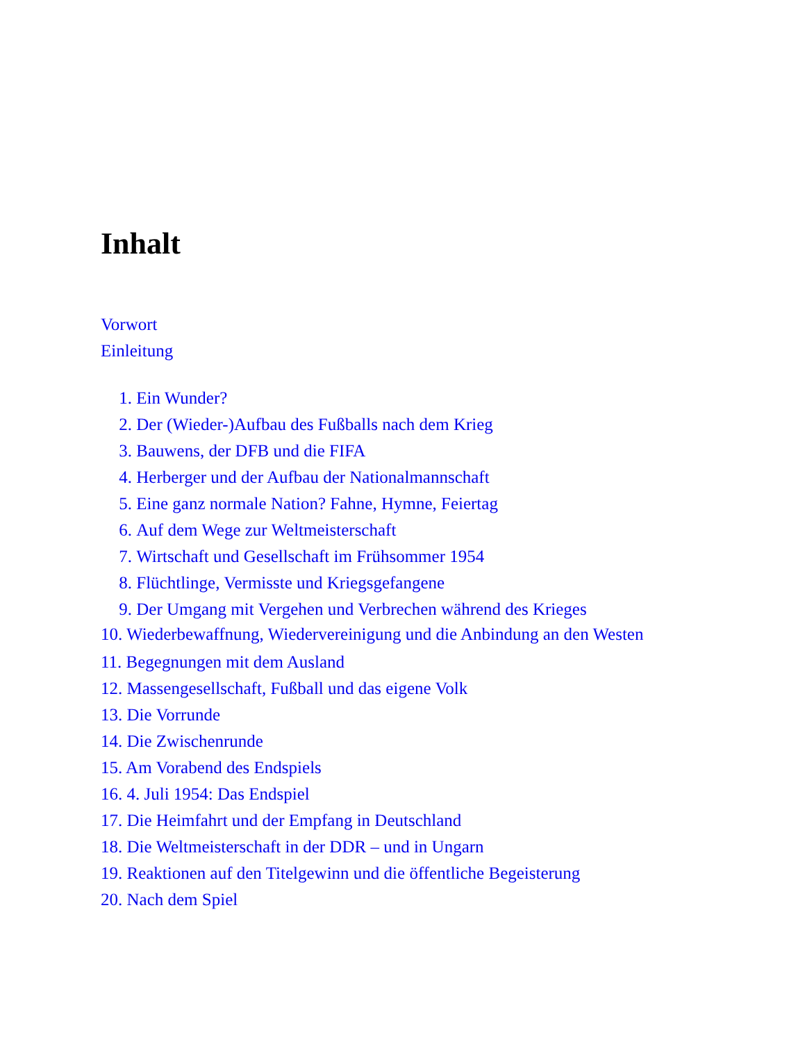Inhalt
Vorwort
Einleitung
1. Ein Wunder?
2. Der (Wieder-)Aufbau des Fußballs nach dem Krieg
3. Bauwens, der DFB und die FIFA
4. Herberger und der Aufbau der Nationalmannschaft
5. Eine ganz normale Nation? Fahne, Hymne, Feiertag
6. Auf dem Wege zur Weltmeisterschaft
7. Wirtschaft und Gesellschaft im Frühsommer 1954
8. Flüchtlinge, Vermisste und Kriegsgefangene
9. Der Umgang mit Vergehen und Verbrechen während des Krieges
10. Wiederbewaffnung, Wiedervereinigung und die Anbindung an den Westen
11. Begegnungen mit dem Ausland
12. Massengesellschaft, Fußball und das eigene Volk
13. Die Vorrunde
14. Die Zwischenrunde
15. Am Vorabend des Endspiels
16. 4. Juli 1954: Das Endspiel
17. Die Heimfahrt und der Empfang in Deutschland
18. Die Weltmeisterschaft in der DDR – und in Ungarn
19. Reaktionen auf den Titelgewinn und die öffentliche Begeisterung
20. Nach dem Spiel